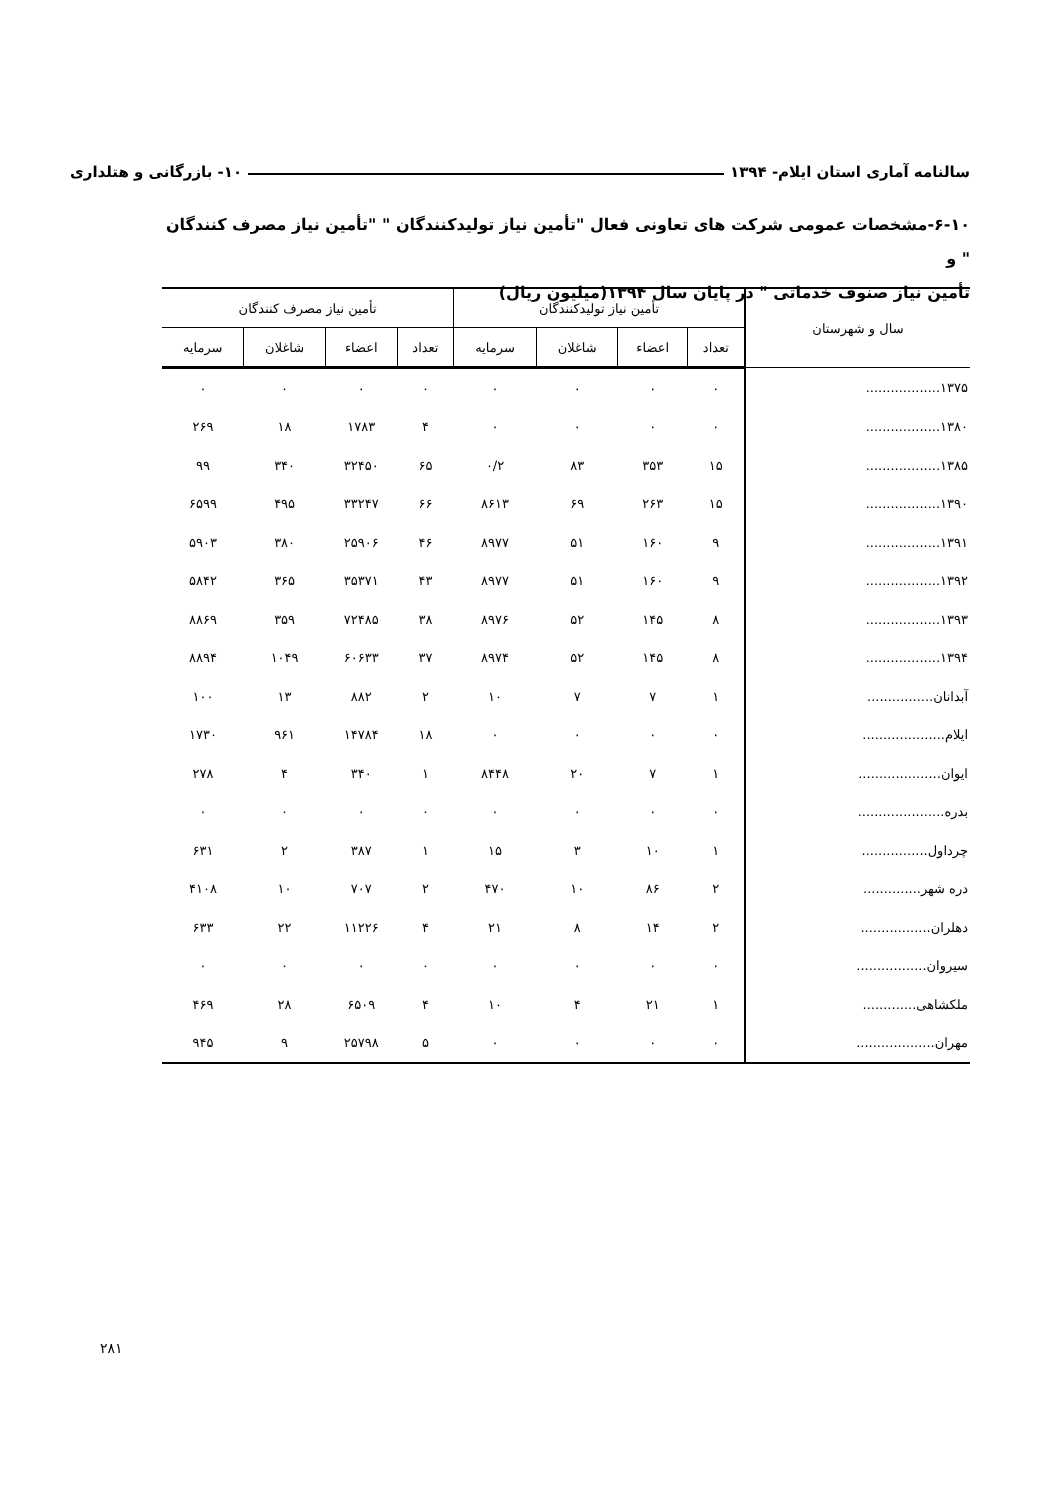سالنامه آماری استان ایلام- ۱۳۹۴ ۱۰- بازرگانی و هتلداری
۶-۱۰-مشخصات عمومی شرکت های تعاونی فعال "تأمین نیاز تولیدکنندگان " "تأمین نیاز مصرف کنندگان " و
تأمین نیاز صنوف خدماتی " در پایان سال ۱۳۹۴(میلیون ریال)
| سال و شهرستان | تأمین نیاز تولیدکنندگان | | | | تأمین نیاز مصرف کنندگان | | | |
| --- | --- | --- | --- | --- | --- | --- | --- | --- |
| | تعداد | اعضاء | شاغلان | سرمایه | تعداد | اعضاء | شاغلان | سرمایه |
| ۱۳۷۵.................. | ۰ | ۰ | ۰ | ۰ | ۰ | ۰ | ۰ | ۰ |
| ۱۳۸۰.................. | ۰ | ۰ | ۰ | ۰ | ۴ | ۱۷۸۳ | ۱۸ | ۲۶۹ |
| ۱۳۸۵.................. | ۱۵ | ۳۵۳ | ۸۳ | ۰/۲ | ۶۵ | ۳۲۴۵۰ | ۳۴۰ | ۹۹ |
| ۱۳۹۰.................. | ۱۵ | ۲۶۳ | ۶۹ | ۸۶۱۳ | ۶۶ | ۳۳۲۴۷ | ۴۹۵ | ۶۵۹۹ |
| ۱۳۹۱.................. | ۹ | ۱۶۰ | ۵۱ | ۸۹۷۷ | ۴۶ | ۲۵۹۰۶ | ۳۸۰ | ۵۹۰۳ |
| ۱۳۹۲.................. | ۹ | ۱۶۰ | ۵۱ | ۸۹۷۷ | ۴۳ | ۳۵۳۷۱ | ۳۶۵ | ۵۸۴۲ |
| ۱۳۹۳.................. | ۸ | ۱۴۵ | ۵۲ | ۸۹۷۶ | ۳۸ | ۷۲۴۸۵ | ۳۵۹ | ۸۸۶۹ |
| ۱۳۹۴.................. | ۸ | ۱۴۵ | ۵۲ | ۸۹۷۴ | ۳۷ | ۶۰۶۳۳ | ۱۰۴۹ | ۸۸۹۴ |
| آبدانان................ | ۱ | ۷ | ۷ | ۱۰ | ۲ | ۸۸۲ | ۱۳ | ۱۰۰ |
| ایلام.................... | ۰ | ۰ | ۰ | ۰ | ۱۸ | ۱۴۷۸۴ | ۹۶۱ | ۱۷۳۰ |
| ایوان.................... | ۱ | ۷ | ۲۰ | ۸۴۴۸ | ۱ | ۳۴۰ | ۴ | ۲۷۸ |
| بدره..................... | ۰ | ۰ | ۰ | ۰ | ۰ | ۰ | ۰ | ۰ |
| چرداول................ | ۱ | ۱۰ | ۳ | ۱۵ | ۱ | ۳۸۷ | ۲ | ۶۳۱ |
| دره شهر.............. | ۲ | ۸۶ | ۱۰ | ۴۷۰ | ۲ | ۷۰۷ | ۱۰ | ۴۱۰۸ |
| دهلران................. | ۲ | ۱۴ | ۸ | ۲۱ | ۴ | ۱۱۲۲۶ | ۲۲ | ۶۳۳ |
| سیروان................. | ۰ | ۰ | ۰ | ۰ | ۰ | ۰ | ۰ | ۰ |
| ملکشاهی............. | ۱ | ۲۱ | ۴ | ۱۰ | ۴ | ۶۵۰۹ | ۲۸ | ۴۶۹ |
| مهران................... | ۰ | ۰ | ۰ | ۰ | ۵ | ۲۵۷۹۸ | ۹ | ۹۴۵ |
۲۸۱